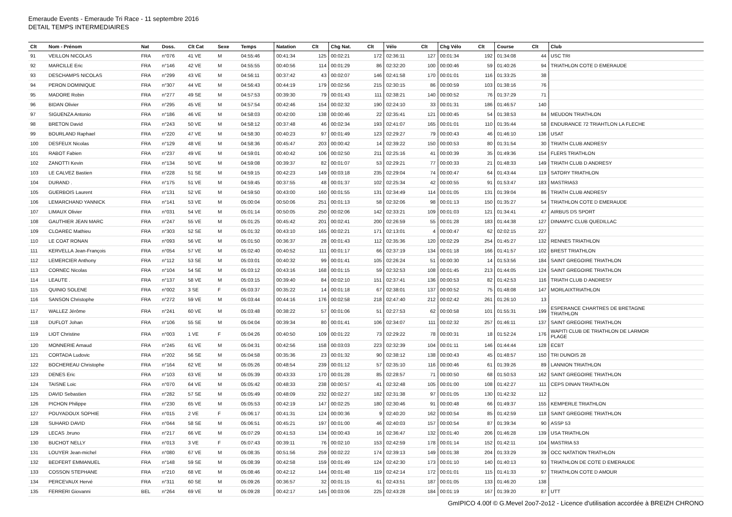Emeraude Events - Emeraude Tri Race - 11 septembre 2016
DETAIL TEMPS INTERMEDIAIRES
| Clt | Nom - Prénom | Nat | Doss. | Clt Cat | Sexe | Temps | Natation | Clt | Chg Nat. | Clt | Vélo | Clt | Chg Vélo | Clt | Course | Clt | Club |
| --- | --- | --- | --- | --- | --- | --- | --- | --- | --- | --- | --- | --- | --- | --- | --- | --- | --- |
| 91 | VEILLON NICOLAS | FRA | n°076 | 41 VE | M | 04:55:46 | 00:41:34 | 125 | 00:02:21 | 172 | 02:36:11 | 127 | 00:01:34 | 192 | 01:34:08 | 44 | USC TRI |
| 92 | MARCILLE Eric | FRA | n°146 | 42 VE | M | 04:55:55 | 00:40:56 | 114 | 00:01:29 | 86 | 02:32:20 | 100 | 00:00:46 | 59 | 01:40:26 | 94 | TRIATHLON COTE D EMERAUDE |
| 93 | DESCHAMPS NICOLAS | FRA | n°299 | 43 VE | M | 04:56:11 | 00:37:42 | 43 | 00:02:07 | 146 | 02:41:58 | 170 | 00:01:01 | 116 | 01:33:25 | 38 | |
| 94 | PERON DOMINIQUE | FRA | n°307 | 44 VE | M | 04:56:43 | 00:44:19 | 179 | 00:02:56 | 215 | 02:30:15 | 86 | 00:00:59 | 103 | 01:38:16 | 76 | |
| 95 | MADORE Robin | FRA | n°277 | 49 SE | M | 04:57:53 | 00:39:30 | 79 | 00:01:43 | 111 | 02:38:21 | 140 | 00:00:52 | 76 | 01:37:29 | 71 | |
| 96 | BIDAN Olivier | FRA | n°295 | 45 VE | M | 04:57:54 | 00:42:46 | 154 | 00:02:32 | 190 | 02:24:10 | 33 | 00:01:31 | 186 | 01:46:57 | 140 | |
| 97 | SIGUENZA Antonio | FRA | n°186 | 46 VE | M | 04:58:03 | 00:42:00 | 138 | 00:00:46 | 22 | 02:35:41 | 121 | 00:00:45 | 54 | 01:38:53 | 84 | MEUDON TRIATHLON |
| 98 | BRETON David | FRA | n°243 | 50 VE | M | 04:58:12 | 00:37:48 | 46 | 00:02:34 | 193 | 02:41:07 | 165 | 00:01:01 | 110 | 01:35:44 | 58 | ENDURANCE 72 TRIAHTLON LA FLECHE |
| 99 | BOURLAND Raphael | FRA | n°220 | 47 VE | M | 04:58:30 | 00:40:23 | 97 | 00:01:49 | 123 | 02:29:27 | 79 | 00:00:43 | 46 | 01:46:10 | 136 | USAT |
| 100 | DESFEUX Nicolas | FRA | n°129 | 48 VE | M | 04:58:36 | 00:45:47 | 203 | 00:00:42 | 14 | 02:39:22 | 150 | 00:00:53 | 80 | 01:31:54 | 30 | TRIATH CLUB ANDRESY |
| 101 | RABOT Fabien | FRA | n°237 | 49 VE | M | 04:59:01 | 00:40:42 | 106 | 00:02:50 | 211 | 02:25:16 | 41 | 00:00:39 | 35 | 01:49:36 | 154 | FLERS TRIATHLON |
| 102 | ZANOTTI Kevin | FRA | n°134 | 50 VE | M | 04:59:08 | 00:39:37 | 82 | 00:01:07 | 53 | 02:29:21 | 77 | 00:00:33 | 21 | 01:48:33 | 149 | TRIATH CLUB D ANDRESY |
| 103 | LE CALVEZ Bastien | FRA | n°228 | 51 SE | M | 04:59:15 | 00:42:23 | 149 | 00:03:18 | 235 | 02:29:04 | 74 | 00:00:47 | 64 | 01:43:44 | 119 | SATORY TRIATHLON |
| 104 | DURAND . | FRA | n°175 | 51 VE | M | 04:59:45 | 00:37:55 | 48 | 00:01:37 | 102 | 02:25:34 | 42 | 00:00:55 | 91 | 01:53:47 | 183 | MASTRIA53 |
| 105 | GUERBOIS Laurent | FRA | n°131 | 52 VE | M | 04:59:50 | 00:43:00 | 160 | 00:01:55 | 131 | 02:34:49 | 114 | 00:01:05 | 131 | 01:39:04 | 86 | TRIATH CLUB ANDRESY |
| 106 | LEMARCHAND YANNICK | FRA | n°141 | 53 VE | M | 05:00:04 | 00:50:06 | 251 | 00:01:13 | 58 | 02:32:06 | 98 | 00:01:13 | 150 | 01:35:27 | 54 | TRIATHLON COTE D EMERAUDE |
| 107 | LIMAUX Olivier | FRA | n°031 | 54 VE | M | 05:01:14 | 00:50:05 | 250 | 00:02:06 | 142 | 02:33:21 | 109 | 00:01:03 | 121 | 01:34:41 | 47 | AIRBUS DS SPORT |
| 108 | GAUTHIER JEAN MARC | FRA | n°247 | 55 VE | M | 05:01:25 | 00:45:42 | 201 | 00:02:41 | 200 | 02:26:59 | 55 | 00:01:28 | 183 | 01:44:38 | 127 | DINAMYC CLUB QUEDILLAC |
| 109 | CLOAREC Mathieu | FRA | n°303 | 52 SE | M | 05:01:32 | 00:43:10 | 165 | 00:02:21 | 171 | 02:13:01 | 4 | 00:00:47 | 62 | 02:02:15 | 227 | |
| 110 | LE COAT RONAN | FRA | n°093 | 56 VE | M | 05:01:50 | 00:36:37 | 28 | 00:01:43 | 112 | 02:35:36 | 120 | 00:02:29 | 254 | 01:45:27 | 132 | RENNES TRIATHLON |
| 111 | KERVELLA Jean-François | FRA | n°054 | 57 VE | M | 05:02:40 | 00:40:52 | 111 | 00:01:17 | 66 | 02:37:19 | 134 | 00:01:18 | 166 | 01:41:57 | 102 | BREST TRIATHLON |
| 112 | LEMERCIER Anthony | FRA | n°112 | 53 SE | M | 05:03:01 | 00:40:32 | 99 | 00:01:41 | 105 | 02:26:24 | 51 | 00:00:30 | 14 | 01:53:56 | 184 | SAINT GREGOIRE TRIATHLON |
| 113 | CORNEC Nicolas | FRA | n°104 | 54 SE | M | 05:03:12 | 00:43:16 | 168 | 00:01:15 | 59 | 02:32:53 | 108 | 00:01:45 | 213 | 01:44:05 | 124 | SAINT GREGOIRE TRIATHLON |
| 114 | LEAUTE . | FRA | n°137 | 58 VE | M | 05:03:15 | 00:39:40 | 84 | 00:02:10 | 151 | 02:37:41 | 136 | 00:00:53 | 82 | 01:42:53 | 116 | TRIATH CLUB D ANDRESY |
| 115 | QUINIO SOLENE | FRA | n°002 | 3 SE | F | 05:03:37 | 00:35:22 | 14 | 00:01:18 | 67 | 02:38:01 | 137 | 00:00:52 | 75 | 01:48:08 | 147 | MORLAIXTRIATHLON |
| 116 | SANSON Christophe | FRA | n°272 | 59 VE | M | 05:03:44 | 00:44:16 | 176 | 00:02:58 | 218 | 02:47:40 | 212 | 00:02:42 | 261 | 01:26:10 | 13 | |
| 117 | WALLEZ Jérôme | FRA | n°241 | 60 VE | M | 05:03:48 | 00:38:22 | 57 | 00:01:06 | 51 | 02:27:53 | 62 | 00:00:58 | 101 | 01:55:31 | 199 | ESPERANCE CHARTRES DE BRETAGNE TRIATHLON |
| 118 | DUFLOT Johan | FRA | n°106 | 55 SE | M | 05:04:04 | 00:39:34 | 80 | 00:01:41 | 106 | 02:34:07 | 111 | 00:02:32 | 257 | 01:46:11 | 137 | SAINT GREGOIRE TRIATHLON |
| 119 | LIOT Christine | FRA | n°003 | 1 VE | F | 05:04:26 | 00:40:50 | 109 | 00:01:22 | 73 | 02:29:22 | 78 | 00:00:31 | 18 | 01:52:24 | 176 | WAPITI CLUB DE TRIATHLON DE LARMOR PLAGE |
| 120 | MONNERIE Arnaud | FRA | n°245 | 61 VE | M | 05:04:31 | 00:42:56 | 158 | 00:03:03 | 223 | 02:32:39 | 104 | 00:01:11 | 146 | 01:44:44 | 128 | ECBT |
| 121 | CORTADA Ludovic | FRA | n°202 | 56 SE | M | 05:04:58 | 00:35:36 | 23 | 00:01:32 | 90 | 02:38:12 | 138 | 00:00:43 | 45 | 01:48:57 | 150 | TRI DUNOIS 28 |
| 122 | BOCHEREAU Christophe | FRA | n°164 | 62 VE | M | 05:05:26 | 00:48:54 | 239 | 00:01:12 | 57 | 02:35:10 | 116 | 00:00:46 | 61 | 01:39:26 | 89 | LANNION TRIATHLON |
| 123 | DENES Eric | FRA | n°103 | 63 VE | M | 05:05:39 | 00:43:33 | 170 | 00:01:28 | 85 | 02:28:57 | 71 | 00:00:50 | 68 | 01:50:53 | 162 | SAINT GREGOIRE TRIATHLON |
| 124 | TAISNE Loic | FRA | n°070 | 64 VE | M | 05:05:42 | 00:48:33 | 238 | 00:00:57 | 41 | 02:32:48 | 105 | 00:01:00 | 108 | 01:42:27 | 111 | CEPS DINAN TRIATHLON |
| 125 | DAVID Sebastien | FRA | n°282 | 57 SE | M | 05:05:49 | 00:48:09 | 232 | 00:02:27 | 182 | 02:31:38 | 97 | 00:01:05 | 130 | 01:42:32 | 112 | |
| 126 | PICHON Philippe | FRA | n°230 | 65 VE | M | 05:05:53 | 00:42:19 | 147 | 00:02:25 | 180 | 02:30:46 | 91 | 00:00:48 | 66 | 01:49:37 | 155 | KEMPERLE TRIATHLON |
| 127 | POUYADOUX SOPHIE | FRA | n°015 | 2 VE | F | 05:06:17 | 00:41:31 | 124 | 00:00:36 | 9 | 02:40:20 | 162 | 00:00:54 | 85 | 01:42:59 | 118 | SAINT GREGOIRE TRIATHLON |
| 128 | SUHARD DAVID | FRA | n°044 | 58 SE | M | 05:06:51 | 00:45:21 | 197 | 00:01:00 | 46 | 02:40:03 | 157 | 00:00:54 | 87 | 01:39:34 | 90 | ASSP 53 |
| 129 | LECAS .bruno | FRA | n°217 | 66 VE | M | 05:07:29 | 00:41:53 | 134 | 00:00:43 | 16 | 02:36:47 | 132 | 00:01:40 | 206 | 01:46:28 | 139 | USA TRIATHLON |
| 130 | BUCHOT NELLY | FRA | n°013 | 3 VE | F | 05:07:43 | 00:39:11 | 76 | 00:02:10 | 153 | 02:42:59 | 178 | 00:01:14 | 152 | 01:42:11 | 104 | MASTRIA 53 |
| 131 | LOUYER Jean-michel | FRA | n°080 | 67 VE | M | 05:08:35 | 00:51:56 | 259 | 00:02:22 | 174 | 02:39:13 | 149 | 00:01:38 | 204 | 01:33:29 | 39 | OCC NATATION TRIATHLON |
| 132 | BEDFERT EMMANUEL | FRA | n°148 | 59 SE | M | 05:08:39 | 00:42:58 | 159 | 00:01:49 | 124 | 02:42:30 | 173 | 00:01:10 | 140 | 01:40:13 | 93 | TRIATHLON DE COTE D EMERAUDE |
| 133 | COSSON STEPHANE | FRA | n°210 | 68 VE | M | 05:08:46 | 00:42:12 | 144 | 00:01:48 | 119 | 02:42:14 | 172 | 00:01:01 | 115 | 01:41:33 | 97 | TRIATHLON COTE D AMOUR |
| 134 | PERCEVAUX Hervé | FRA | n°311 | 60 SE | M | 05:09:26 | 00:36:57 | 32 | 00:01:15 | 61 | 02:43:51 | 187 | 00:01:05 | 133 | 01:46:20 | 138 | |
| 135 | FERRERI Giovanni | BEL | n°264 | 69 VE | M | 05:09:28 | 00:42:17 | 145 | 00:03:06 | 225 | 02:43:28 | 184 | 00:01:19 | 167 | 01:39:20 | 87 | UTT |
GmIPICO 4.00f © G.Mevel 2oo7-2o12 - Licence d'utilisation accordée à BREIZH CHRONO